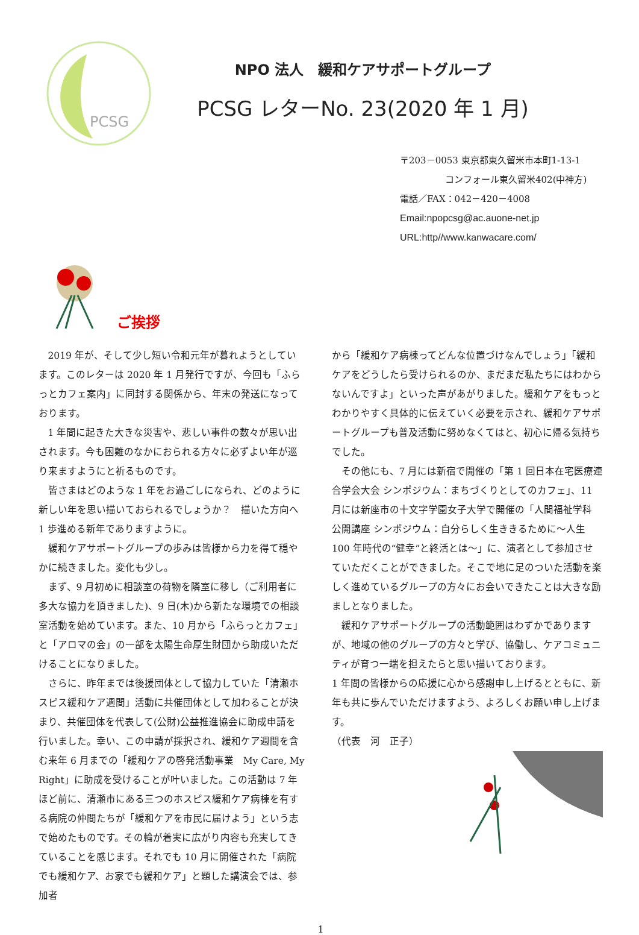PCSG
NPO 法人　緩和ケアサポートグループ
PCSG レターNo. 23(2020 年 1 月)
〒203－0053 東京都東久留米市本町1-13-1
コンフォール東久留米402(中神方)
電話／FAX：042－420－4008
Email:npopcsg@ac.auone-net.jp
URL:http//www.kanwacare.com/
ご挨拶
2019 年が、そして少し短い令和元年が暮れようとしています。このレターは 2020 年 1 月発行ですが、今回も「ふらっとカフェ案内」に同封する関係から、年末の発送になっております。
1 年間に起きた大きな災害や、悲しい事件の数々が思い出されます。今も困難のなかにおられる方々に必ずよい年が巡り来ますようにと祈るものです。
皆さまはどのような 1 年をお過ごしになられ、どのように新しい年を思い描いておられるでしょうか？　描いた方向へ 1 歩進める新年でありますように。
緩和ケアサポートグループの歩みは皆様から力を得て穏やかに続きました。変化も少し。
まず、9 月初めに相談室の荷物を隣室に移し（ご利用者に多大な協力を頂きました)、9 日(木)から新たな環境での相談室活動を始めています。また、10 月から「ふらっとカフェ」と「アロマの会」の一部を太陽生命厚生財団から助成いただけることになりました。
さらに、昨年までは後援団体として協力していた「清瀬ホスピス緩和ケア週間」活動に共催団体として加わることが決まり、共催団体を代表して(公財)公益推進協会に助成申請を行いました。幸い、この申請が採択され、緩和ケア週間を含む来年 6 月までの「緩和ケアの啓発活動事業　My Care, My Right」に助成を受けることが叶いました。この活動は 7 年ほど前に、清瀬市にある三つのホスピス緩和ケア病棟を有する病院の仲間たちが「緩和ケアを市民に届けよう」という志で始めたものです。その輪が着実に広がり内容も充実してきていることを感じます。それでも 10 月に開催された「病院でも緩和ケア、お家でも緩和ケア」と題した講演会では、参加者
から「緩和ケア病棟ってどんな位置づけなんでしょう」「緩和ケアをどうしたら受けられるのか、まだまだ私たちにはわからないんですよ」といった声があがりました。緩和ケアをもっとわかりやすく具体的に伝えていく必要を示され、緩和ケアサポートグループも普及活動に努めなくてはと、初心に帰る気持ちでした。
その他にも、7 月には新宿で開催の「第 1 回日本在宅医療連合学会大会 シンポジウム：まちづくりとしてのカフェ」、11 月には新座市の十文字学園女子大学で開催の「人間福祉学科 公開講座 シンポジウム：自分らしく生ききるために～人生 100 年時代の“健幸”と終活とは～」に、演者として参加させていただくことができました。そこで地に足のついた活動を楽しく進めているグループの方々にお会いできたことは大きな励ましとなりました。
緩和ケアサポートグループの活動範囲はわずかでありますが、地域の他のグループの方々と学び、協働し、ケアコミュニティが育つ一端を担えたらと思い描いております。
1 年間の皆様からの応援に心から感謝申し上げるとともに、新年も共に歩んでいただけますよう、よろしくお願い申し上げます。
（代表　河　正子）
1